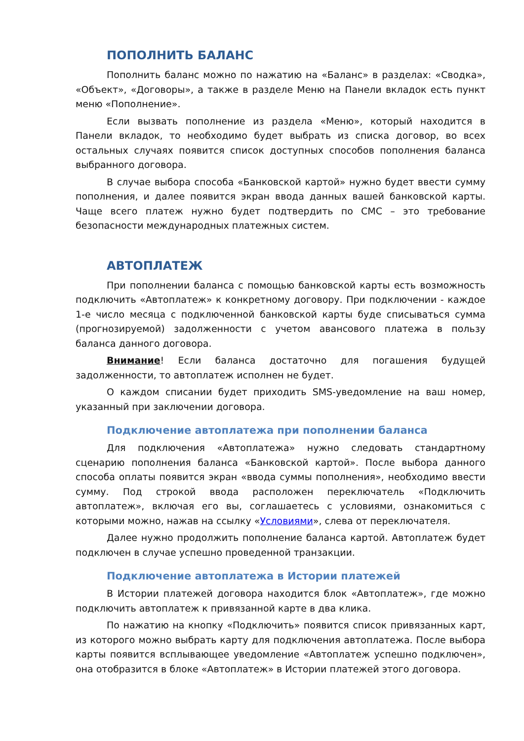ПОПОЛНИТЬ БАЛАНС
Пополнить баланс можно по нажатию на «Баланс» в разделах: «Сводка», «Объект», «Договоры», а также в разделе Меню на Панели вкладок есть пункт меню «Пополнение».
Если вызвать пополнение из раздела «Меню», который находится в Панели вкладок, то необходимо будет выбрать из списка договор, во всех остальных случаях появится список доступных способов пополнения баланса выбранного договора.
В случае выбора способа «Банковской картой» нужно будет ввести сумму пополнения, и далее появится экран ввода данных вашей банковской карты. Чаще всего платеж нужно будет подтвердить по СМС – это требование безопасности международных платежных систем.
АВТОПЛАТЕЖ
При пополнении баланса с помощью банковской карты есть возможность подключить «Автоплатеж» к конкретному договору. При подключении - каждое 1-е число месяца с подключенной банковской карты буде списываться сумма (прогнозируемой) задолженности с учетом авансового платежа в пользу баланса данного договора.
Внимание! Если баланса достаточно для погашения будущей задолженности, то автоплатеж исполнен не будет.
О каждом списании будет приходить SMS-уведомление на ваш номер, указанный при заключении договора.
Подключение автоплатежа при пополнении баланса
Для подключения «Автоплатежа» нужно следовать стандартному сценарию пополнения баланса «Банковской картой». После выбора данного способа оплаты появится экран «ввода суммы пополнения», необходимо ввести сумму. Под строкой ввода расположен переключатель «Подключить автоплатеж», включая его вы, соглашаетесь с условиями, ознакомиться с которыми можно, нажав на ссылку «Условиями», слева от переключателя.
Далее нужно продолжить пополнение баланса картой. Автоплатеж будет подключен в случае успешно проведенной транзакции.
Подключение автоплатежа в Истории платежей
В Истории платежей договора находится блок «Автоплатеж», где можно подключить автоплатеж к привязанной карте в два клика.
По нажатию на кнопку «Подключить» появится список привязанных карт, из которого можно выбрать карту для подключения автоплатежа. После выбора карты появится всплывающее уведомление «Автоплатеж успешно подключен», она отобразится в блоке «Автоплатеж» в Истории платежей этого договора.